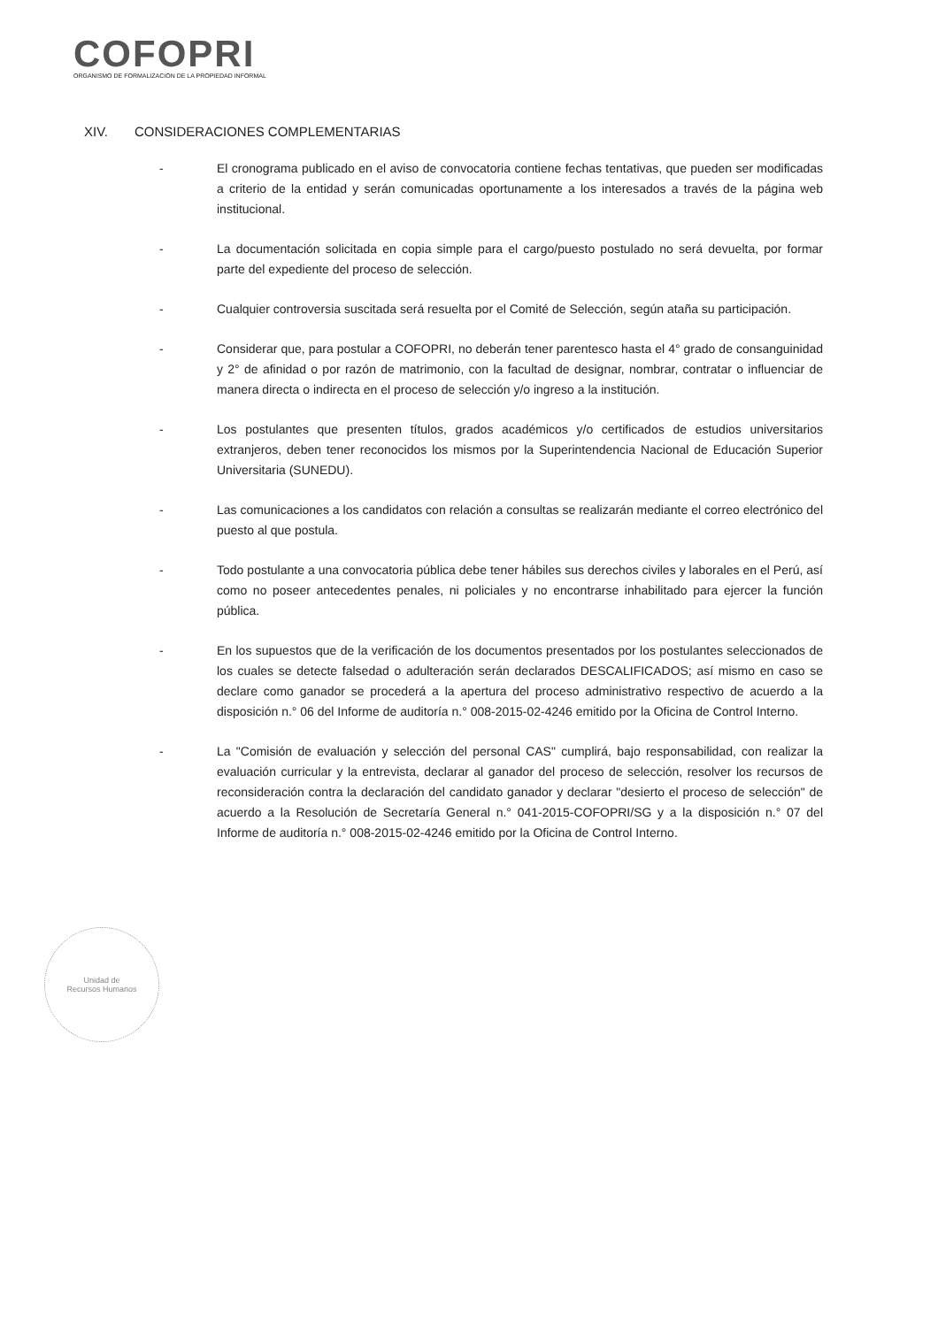COFOPRI
ORGANISMO DE FORMALIZACIÓN DE LA PROPIEDAD INFORMAL
XIV. CONSIDERACIONES COMPLEMENTARIAS
- El cronograma publicado en el aviso de convocatoria contiene fechas tentativas, que pueden ser modificadas a criterio de la entidad y serán comunicadas oportunamente a los interesados a través de la página web institucional.
- La documentación solicitada en copia simple para el cargo/puesto postulado no será devuelta, por formar parte del expediente del proceso de selección.
- Cualquier controversia suscitada será resuelta por el Comité de Selección, según ataña su participación.
- Considerar que, para postular a COFOPRI, no deberán tener parentesco hasta el 4° grado de consanguinidad y 2° de afinidad o por razón de matrimonio, con la facultad de designar, nombrar, contratar o influenciar de manera directa o indirecta en el proceso de selección y/o ingreso a la institución.
- Los postulantes que presenten títulos, grados académicos y/o certificados de estudios universitarios extranjeros, deben tener reconocidos los mismos por la Superintendencia Nacional de Educación Superior Universitaria (SUNEDU).
- Las comunicaciones a los candidatos con relación a consultas se realizarán mediante el correo electrónico del puesto al que postula.
- Todo postulante a una convocatoria pública debe tener hábiles sus derechos civiles y laborales en el Perú, así como no poseer antecedentes penales, ni policiales y no encontrarse inhabilitado para ejercer la función pública.
- En los supuestos que de la verificación de los documentos presentados por los postulantes seleccionados de los cuales se detecte falsedad o adulteración serán declarados DESCALIFICADOS; así mismo en caso se declare como ganador se procederá a la apertura del proceso administrativo respectivo de acuerdo a la disposición n.° 06 del Informe de auditoría n.° 008-2015-02-4246 emitido por la Oficina de Control Interno.
- La "Comisión de evaluación y selección del personal CAS" cumplirá, bajo responsabilidad, con realizar la evaluación curricular y la entrevista, declarar al ganador del proceso de selección, resolver los recursos de reconsideración contra la declaración del candidato ganador y declarar "desierto el proceso de selección" de acuerdo a la Resolución de Secretaría General n.° 041-2015-COFOPRI/SG y a la disposición n.° 07 del Informe de auditoría n.° 008-2015-02-4246 emitido por la Oficina de Control Interno.
Unidad de
Recursos Humanos